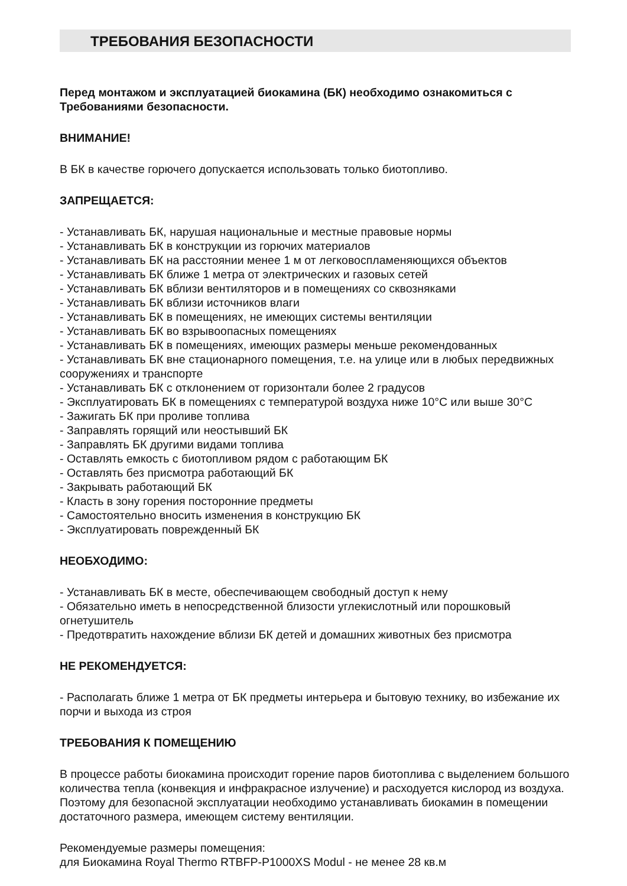ТРЕБОВАНИЯ БЕЗОПАСНОСТИ
Перед монтажом и эксплуатацией биокамина (БК) необходимо ознакомиться с Требованиями безопасности.
ВНИМАНИЕ!
В БК в качестве горючего допускается использовать только биотопливо.
ЗАПРЕЩАЕТСЯ:
- Устанавливать БК, нарушая национальные и местные правовые нормы
- Устанавливать БК в конструкции из горючих материалов
- Устанавливать БК на расстоянии менее 1 м от легковоспламеняющихся объектов
- Устанавливать БК ближе 1 метра от электрических и газовых сетей
- Устанавливать БК вблизи вентиляторов и в помещениях со сквозняками
- Устанавливать БК вблизи источников влаги
- Устанавливать БК в помещениях, не имеющих системы вентиляции
- Устанавливать БК во взрывоопасных помещениях
- Устанавливать БК в помещениях, имеющих размеры меньше рекомендованных
- Устанавливать БК вне стационарного помещения, т.е. на улице или в любых передвижных сооружениях и транспорте
- Устанавливать БК с отклонением от горизонтали более 2 градусов
- Эксплуатировать БК в помещениях с температурой воздуха ниже 10°С или выше 30°С
- Зажигать БК при проливе топлива
- Заправлять горящий или неостывший БК
- Заправлять БК другими видами топлива
- Оставлять емкость с биотопливом рядом с работающим БК
- Оставлять без присмотра работающий БК
- Закрывать работающий БК
- Класть в зону горения посторонние предметы
- Самостоятельно вносить изменения в конструкцию БК
- Эксплуатировать поврежденный БК
НЕОБХОДИМО:
- Устанавливать БК в месте, обеспечивающем свободный доступ к нему
- Обязательно иметь в непосредственной близости углекислотный или порошковый огнетушитель
- Предотвратить нахождение вблизи БК детей и домашних животных без присмотра
НЕ РЕКОМЕНДУЕТСЯ:
- Располагать ближе 1 метра от БК предметы интерьера и бытовую технику, во избежание их порчи и выхода из строя
ТРЕБОВАНИЯ К ПОМЕЩЕНИЮ
В процессе работы биокамина происходит горение паров биотоплива с выделением большого количества тепла (конвекция и инфракрасное излучение) и расходуется кислород из воздуха.
Поэтому для безопасной эксплуатации необходимо устанавливать биокамин в помещении достаточного размера, имеющем систему вентиляции.
Рекомендуемые размеры помещения:
для Биокамина Royal Thermo RTBFP-P1000XS Modul - не менее 28 кв.м